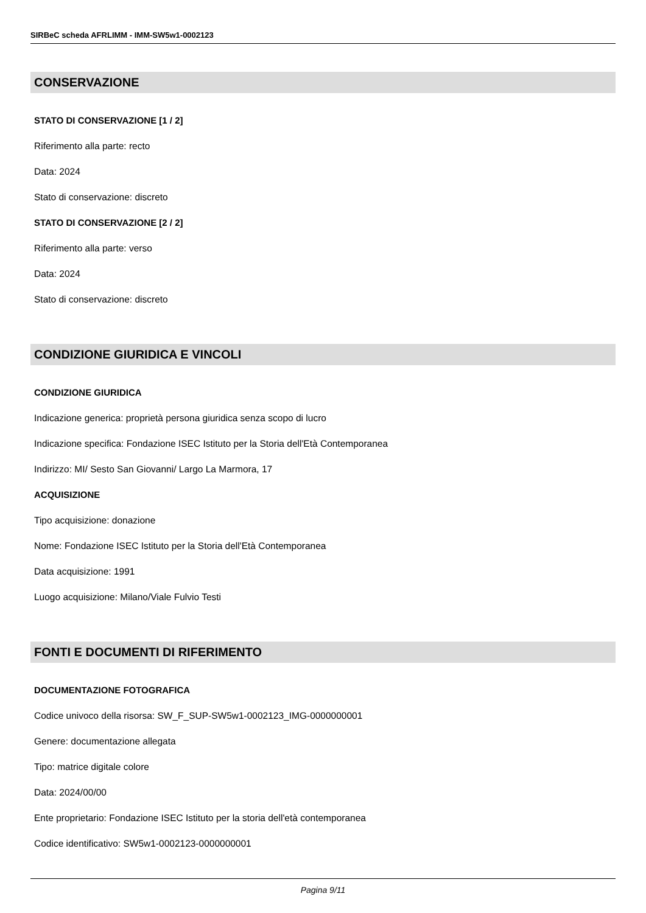SIRBeC scheda AFRLIMM - IMM-SW5w1-0002123
CONSERVAZIONE
STATO DI CONSERVAZIONE [1 / 2]
Riferimento alla parte: recto
Data: 2024
Stato di conservazione: discreto
STATO DI CONSERVAZIONE [2 / 2]
Riferimento alla parte: verso
Data: 2024
Stato di conservazione: discreto
CONDIZIONE GIURIDICA E VINCOLI
CONDIZIONE GIURIDICA
Indicazione generica: proprietà persona giuridica senza scopo di lucro
Indicazione specifica: Fondazione ISEC Istituto per la Storia dell'Età Contemporanea
Indirizzo: MI/ Sesto San Giovanni/ Largo La Marmora, 17
ACQUISIZIONE
Tipo acquisizione: donazione
Nome: Fondazione ISEC Istituto per la Storia dell'Età Contemporanea
Data acquisizione: 1991
Luogo acquisizione: Milano/Viale Fulvio Testi
FONTI E DOCUMENTI DI RIFERIMENTO
DOCUMENTAZIONE FOTOGRAFICA
Codice univoco della risorsa: SW_F_SUP-SW5w1-0002123_IMG-0000000001
Genere: documentazione allegata
Tipo: matrice digitale colore
Data: 2024/00/00
Ente proprietario: Fondazione ISEC Istituto per la storia dell'età contemporanea
Codice identificativo: SW5w1-0002123-0000000001
Pagina 9/11